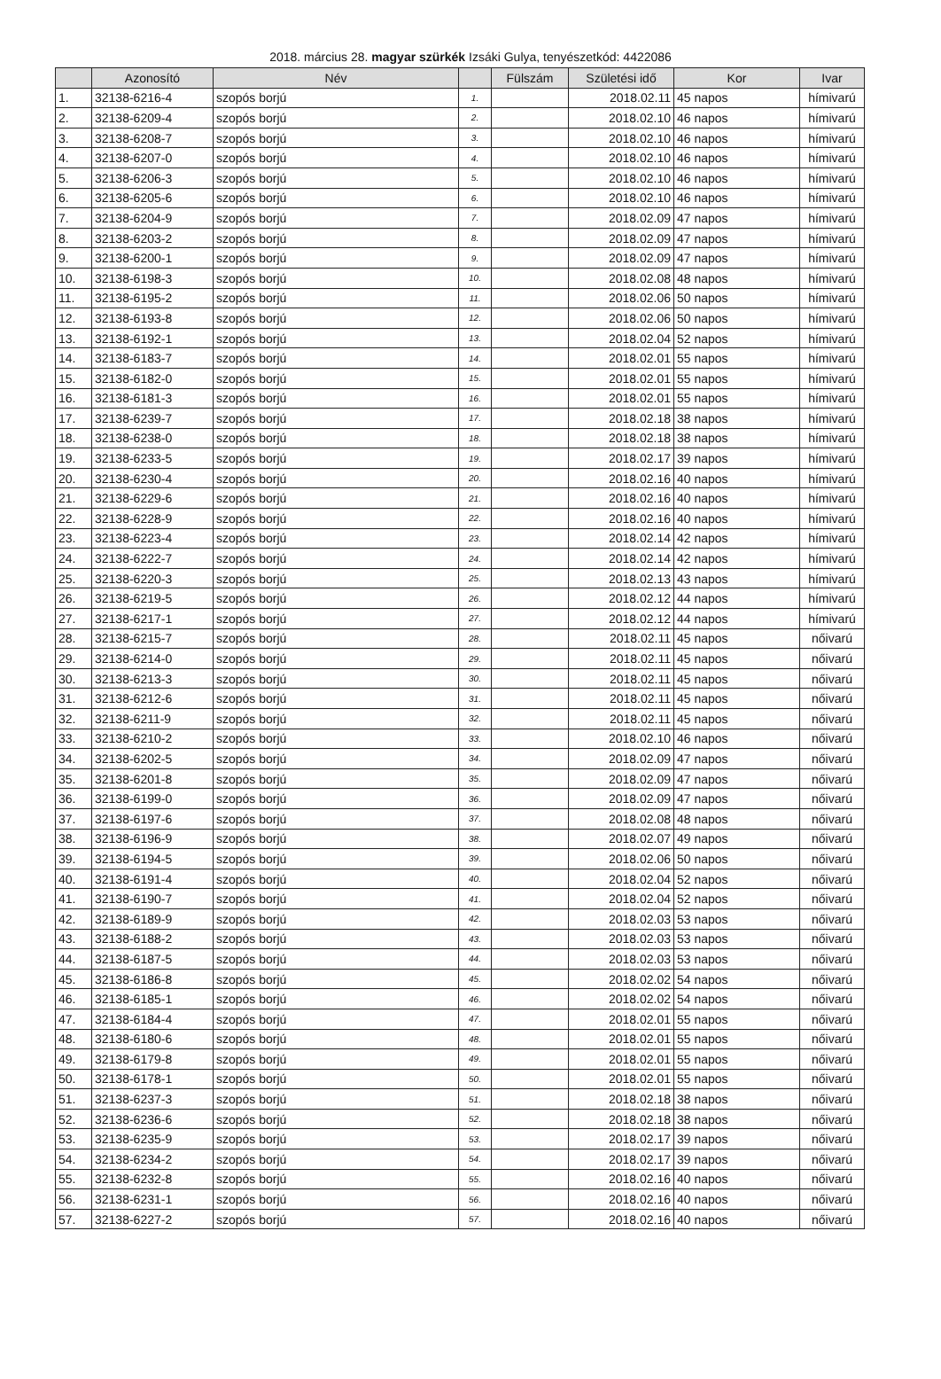2018. március 28. magyar szürkék Izsáki Gulya, tenyészetkód: 4422086
| | Azonosító | Név | | Fülszám | Születési idő | Kor | Ivar |
| --- | --- | --- | --- | --- | --- | --- | --- |
| 1. | 32138-6216-4 | szopós borjú | 1. | | 2018.02.11 | 45 napos | hímivarú |
| 2. | 32138-6209-4 | szopós borjú | 2. | | 2018.02.10 | 46 napos | hímivarú |
| 3. | 32138-6208-7 | szopós borjú | 3. | | 2018.02.10 | 46 napos | hímivarú |
| 4. | 32138-6207-0 | szopós borjú | 4. | | 2018.02.10 | 46 napos | hímivarú |
| 5. | 32138-6206-3 | szopós borjú | 5. | | 2018.02.10 | 46 napos | hímivarú |
| 6. | 32138-6205-6 | szopós borjú | 6. | | 2018.02.10 | 46 napos | hímivarú |
| 7. | 32138-6204-9 | szopós borjú | 7. | | 2018.02.09 | 47 napos | hímivarú |
| 8. | 32138-6203-2 | szopós borjú | 8. | | 2018.02.09 | 47 napos | hímivarú |
| 9. | 32138-6200-1 | szopós borjú | 9. | | 2018.02.09 | 47 napos | hímivarú |
| 10. | 32138-6198-3 | szopós borjú | 10. | | 2018.02.08 | 48 napos | hímivarú |
| 11. | 32138-6195-2 | szopós borjú | 11. | | 2018.02.06 | 50 napos | hímivarú |
| 12. | 32138-6193-8 | szopós borjú | 12. | | 2018.02.06 | 50 napos | hímivarú |
| 13. | 32138-6192-1 | szopós borjú | 13. | | 2018.02.04 | 52 napos | hímivarú |
| 14. | 32138-6183-7 | szopós borjú | 14. | | 2018.02.01 | 55 napos | hímivarú |
| 15. | 32138-6182-0 | szopós borjú | 15. | | 2018.02.01 | 55 napos | hímivarú |
| 16. | 32138-6181-3 | szopós borjú | 16. | | 2018.02.01 | 55 napos | hímivarú |
| 17. | 32138-6239-7 | szopós borjú | 17. | | 2018.02.18 | 38 napos | hímivarú |
| 18. | 32138-6238-0 | szopós borjú | 18. | | 2018.02.18 | 38 napos | hímivarú |
| 19. | 32138-6233-5 | szopós borjú | 19. | | 2018.02.17 | 39 napos | hímivarú |
| 20. | 32138-6230-4 | szopós borjú | 20. | | 2018.02.16 | 40 napos | hímivarú |
| 21. | 32138-6229-6 | szopós borjú | 21. | | 2018.02.16 | 40 napos | hímivarú |
| 22. | 32138-6228-9 | szopós borjú | 22. | | 2018.02.16 | 40 napos | hímivarú |
| 23. | 32138-6223-4 | szopós borjú | 23. | | 2018.02.14 | 42 napos | hímivarú |
| 24. | 32138-6222-7 | szopós borjú | 24. | | 2018.02.14 | 42 napos | hímivarú |
| 25. | 32138-6220-3 | szopós borjú | 25. | | 2018.02.13 | 43 napos | hímivarú |
| 26. | 32138-6219-5 | szopós borjú | 26. | | 2018.02.12 | 44 napos | hímivarú |
| 27. | 32138-6217-1 | szopós borjú | 27. | | 2018.02.12 | 44 napos | hímivarú |
| 28. | 32138-6215-7 | szopós borjú | 28. | | 2018.02.11 | 45 napos | nőivarú |
| 29. | 32138-6214-0 | szopós borjú | 29. | | 2018.02.11 | 45 napos | nőivarú |
| 30. | 32138-6213-3 | szopós borjú | 30. | | 2018.02.11 | 45 napos | nőivarú |
| 31. | 32138-6212-6 | szopós borjú | 31. | | 2018.02.11 | 45 napos | nőivarú |
| 32. | 32138-6211-9 | szopós borjú | 32. | | 2018.02.11 | 45 napos | nőivarú |
| 33. | 32138-6210-2 | szopós borjú | 33. | | 2018.02.10 | 46 napos | nőivarú |
| 34. | 32138-6202-5 | szopós borjú | 34. | | 2018.02.09 | 47 napos | nőivarú |
| 35. | 32138-6201-8 | szopós borjú | 35. | | 2018.02.09 | 47 napos | nőivarú |
| 36. | 32138-6199-0 | szopós borjú | 36. | | 2018.02.09 | 47 napos | nőivarú |
| 37. | 32138-6197-6 | szopós borjú | 37. | | 2018.02.08 | 48 napos | nőivarú |
| 38. | 32138-6196-9 | szopós borjú | 38. | | 2018.02.07 | 49 napos | nőivarú |
| 39. | 32138-6194-5 | szopós borjú | 39. | | 2018.02.06 | 50 napos | nőivarú |
| 40. | 32138-6191-4 | szopós borjú | 40. | | 2018.02.04 | 52 napos | nőivarú |
| 41. | 32138-6190-7 | szopós borjú | 41. | | 2018.02.04 | 52 napos | nőivarú |
| 42. | 32138-6189-9 | szopós borjú | 42. | | 2018.02.03 | 53 napos | nőivarú |
| 43. | 32138-6188-2 | szopós borjú | 43. | | 2018.02.03 | 53 napos | nőivarú |
| 44. | 32138-6187-5 | szopós borjú | 44. | | 2018.02.03 | 53 napos | nőivarú |
| 45. | 32138-6186-8 | szopós borjú | 45. | | 2018.02.02 | 54 napos | nőivarú |
| 46. | 32138-6185-1 | szopós borjú | 46. | | 2018.02.02 | 54 napos | nőivarú |
| 47. | 32138-6184-4 | szopós borjú | 47. | | 2018.02.01 | 55 napos | nőivarú |
| 48. | 32138-6180-6 | szopós borjú | 48. | | 2018.02.01 | 55 napos | nőivarú |
| 49. | 32138-6179-8 | szopós borjú | 49. | | 2018.02.01 | 55 napos | nőivarú |
| 50. | 32138-6178-1 | szopós borjú | 50. | | 2018.02.01 | 55 napos | nőivarú |
| 51. | 32138-6237-3 | szopós borjú | 51. | | 2018.02.18 | 38 napos | nőivarú |
| 52. | 32138-6236-6 | szopós borjú | 52. | | 2018.02.18 | 38 napos | nőivarú |
| 53. | 32138-6235-9 | szopós borjú | 53. | | 2018.02.17 | 39 napos | nőivarú |
| 54. | 32138-6234-2 | szopós borjú | 54. | | 2018.02.17 | 39 napos | nőivarú |
| 55. | 32138-6232-8 | szopós borjú | 55. | | 2018.02.16 | 40 napos | nőivarú |
| 56. | 32138-6231-1 | szopós borjú | 56. | | 2018.02.16 | 40 napos | nőivarú |
| 57. | 32138-6227-2 | szopós borjú | 57. | | 2018.02.16 | 40 napos | nőivarú |